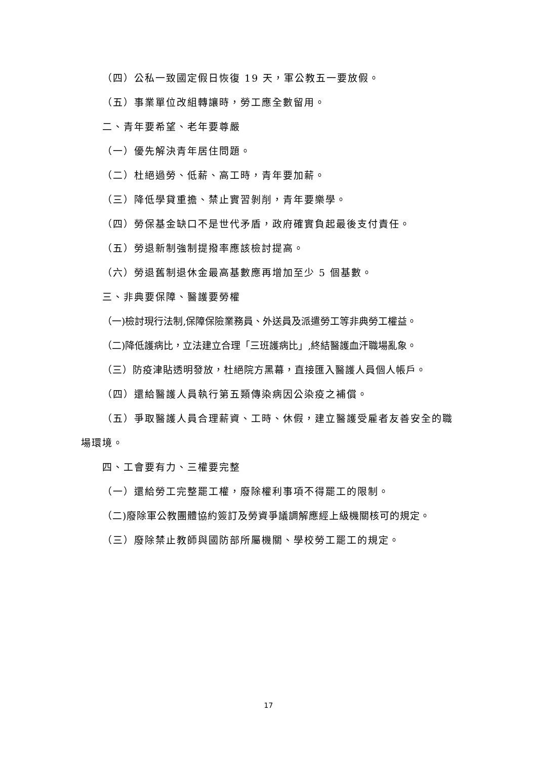（四）公私一致國定假日恢復 19 天，軍公教五一要放假。
（五）事業單位改組轉讓時，勞工應全數留用。
二、青年要希望、老年要尊嚴
（一）優先解決青年居住問題。
（二）杜絕過勞、低薪、高工時，青年要加薪。
（三）降低學貸重擔、禁止實習剝削，青年要樂學。
（四）勞保基金缺口不是世代矛盾，政府確實負起最後支付責任。
（五）勞退新制強制提撥率應該檢討提高。
（六）勞退舊制退休金最高基數應再增加至少 5 個基數。
三、非典要保障、醫護要勞權
（一)檢討現行法制,保障保險業務員、外送員及派遣勞工等非典勞工權益。
（二)降低護病比，立法建立合理「三班護病比」,終結醫護血汗職場亂象。
（三）防疫津貼透明發放，杜絕院方黑幕，直接匯入醫護人員個人帳戶。
（四）還給醫護人員執行第五類傳染病因公染疫之補償。
（五）爭取醫護人員合理薪資、工時、休假，建立醫護受雇者友善安全的職場環境。
四、工會要有力、三權要完整
（一）還給勞工完整罷工權，廢除權利事項不得罷工的限制。
（二)廢除軍公教團體協約簽訂及勞資爭議調解應經上級機關核可的規定。
（三）廢除禁止教師與國防部所屬機關、學校勞工罷工的規定。
17